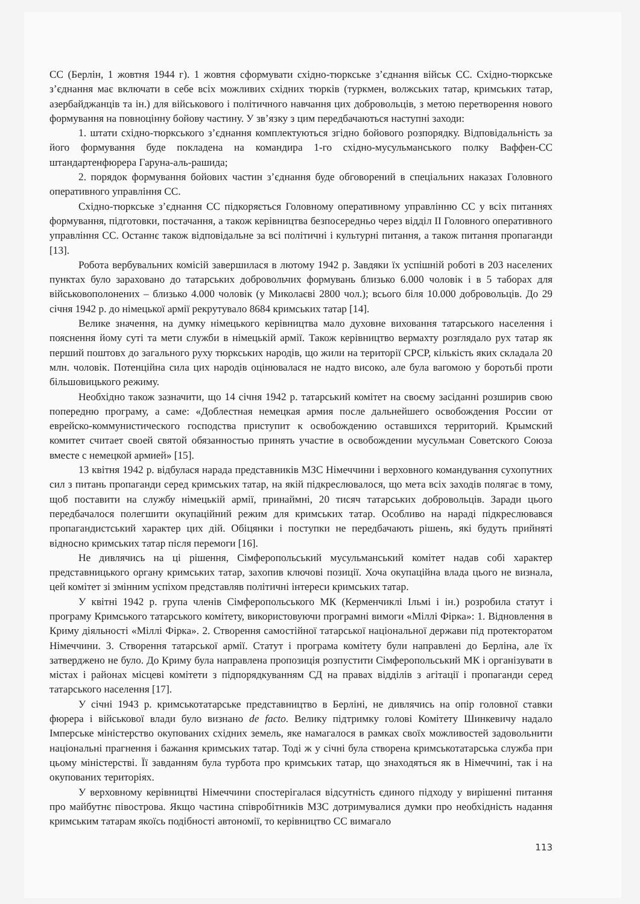СС (Берлін, 1 жовтня 1944 г). 1 жовтня сформувати східно-тюркське з’єднання військ СС. Східно-тюркське з’єднання має включати в себе всіх можливих східних тюрків (туркмен, волжських татар, кримських татар, азербайджанців та ін.) для військового і політичного навчання цих добровольців, з метою перетворення нового формування на повноцінну бойову частину. У зв’язку з цим передбачаються наступні заходи:
1. штати східно-тюркського з’єднання комплектуються згідно бойового розпорядку. Відповідальність за його формування буде покладена на командира 1-го східно-мусульманського полку Ваффен-СС штандартенфюрера Гаруна-аль-рашида;
2. порядок формування бойових частин з’єднання буде обговорений в спеціальних наказах Головного оперативного управління СС.
Східно-тюркське з’єднання СС підкоряється Головному оперативному управлінню СС у всіх питаннях формування, підготовки, постачання, а також керівництва безпосередньо через відділ II Головного оперативного управління СС. Останнє також відповідальне за всі політичні і культурні питання, а також питання пропаганди [13].
Робота вербувальних комісій завершилася в лютому 1942 р. Завдяки їх успішній роботі в 203 населених пунктах було зараховано до татарських добровольчих формувань близько 6.000 чоловік і в 5 таборах для військовополонених – близько 4.000 чоловік (у Миколаєві 2800 чол.); всього біля 10.000 добровольців. До 29 січня 1942 р. до німецької армії рекрутувало 8684 кримських татар [14].
Велике значення, на думку німецького керівництва мало духовне виховання татарського населення і пояснення йому суті та мети служби в німецькій армії. Також керівництво вермахту розглядало рух татар як перший поштовх до загального руху тюркських народів, що жили на території СРСР, кількість яких складала 20 млн. чоловік. Потенційна сила цих народів оцінювалася не надто високо, але була вагомою у боротьбі проти більшовицького режиму.
Необхідно також зазначити, що 14 січня 1942 р. татарський комітет на своєму засіданні розширив свою попередню програму, а саме: «Доблестная немецкая армия после дальнейшего освобождения России от еврейско-коммунистического господства приступит к освобождению оставшихся территорий. Крымский комитет считает своей святой обязанностью принять участие в освобождении мусульман Советского Союза вместе с немецкой армией» [15].
13 квітня 1942 р. відбулася нарада представників МЗС Німеччини і верховного командування сухопутних сил з питань пропаганди серед кримських татар, на якій підкреслювалося, що мета всіх заходів полягає в тому, щоб поставити на службу німецькій армії, принаймні, 20 тисяч татарських добровольців. Заради цього передбачалося полегшити окупаційний режим для кримських татар. Особливо на нараді підкреслювався пропагандистський характер цих дій. Обіцянки і поступки не передбачають рішень, які будуть прийняті відносно кримських татар після перемоги [16].
Не дивлячись на ці рішення, Сімферопольський мусульманський комітет надав собі характер представницького органу кримських татар, захопив ключові позиції. Хоча окупаційна влада цього не визнала, цей комітет зі змінним успіхом представляв політичні інтереси кримських татар.
У квітні 1942 р. група членів Сімферопольського МК (Керменчиклі Ільмі і ін.) розробила статут і програму Кримського татарського комітету, використовуючи програмні вимоги «Міллі Фірка»: 1. Відновлення в Криму діяльності «Міллі Фірка». 2. Створення самостійної татарської національної держави під протекторатом Німеччини. 3. Створення татарської армії. Статут і програма комітету були направлені до Берліна, але їх затверджено не було. До Криму була направлена пропозиція розпустити Сімферопольський МК і організувати в містах і районах місцеві комітети з підпорядкуванням СД на правах відділів з агітації і пропаганди серед татарського населення [17].
У січні 1943 р. кримськотатарське представництво в Берліні, не дивлячись на опір головної ставки фюрера і військової влади було визнано de facto. Велику підтримку голові Комітету Шинкевичу надало Імперське міністерство окупованих східних земель, яке намагалося в рамках своїх можливостей задовольнити національні прагнення і бажання кримських татар. Тоді ж у січні була створена кримськотатарська служба при цьому міністерстві. Її завданням була турбота про кримських татар, що знаходяться як в Німеччині, так і на окупованих територіях.
У верховному керівництві Німеччини спостерігалася відсутність єдиного підходу у вирішенні питання про майбутнє півострова. Якщо частина співробітників МЗС дотримувалися думки про необхідність надання кримським татарам якоїсь подібності автономії, то керівництво СС вимагало
113